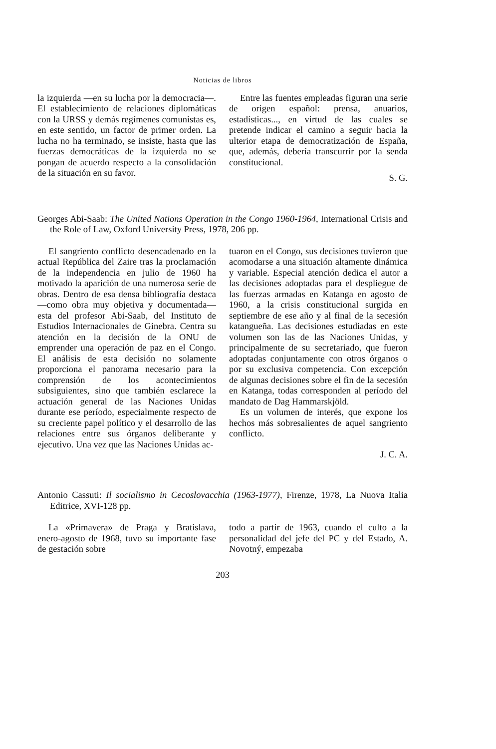Noticias de libros
la izquierda —en su lucha por la democracia—. El establecimiento de relaciones diplomáticas con la URSS y demás regímenes comunistas es, en este sentido, un factor de primer orden. La lucha no ha terminado, se insiste, hasta que las fuerzas democráticas de la izquierda no se pongan de acuerdo respecto a la consolidación de la situación en su favor.
Entre las fuentes empleadas figuran una serie de origen español: prensa, anuarios, estadísticas..., en virtud de las cuales se pretende indicar el camino a seguir hacia la ulterior etapa de democratización de España, que, además, debería transcurrir por la senda constitucional.
S. G.
Georges Abi-Saab: The United Nations Operation in the Congo 1960-1964, International Crisis and the Role of Law, Oxford University Press, 1978, 206 pp.
El sangriento conflicto desencadenado en la actual República del Zaire tras la proclamación de la independencia en julio de 1960 ha motivado la aparición de una numerosa serie de obras. Dentro de esa densa bibliografía destaca —como obra muy objetiva y documentada— esta del profesor Abi-Saab, del Instituto de Estudios Internacionales de Ginebra. Centra su atención en la decisión de la ONU de emprender una operación de paz en el Congo. El análisis de esta decisión no solamente proporciona el panorama necesario para la comprensión de los acontecimientos subsiguientes, sino que también esclarece la actuación general de las Naciones Unidas durante ese período, especialmente respecto de su creciente papel político y el desarrollo de las relaciones entre sus órganos deliberante y ejecutivo. Una vez que las Naciones Unidas ac-
tuaron en el Congo, sus decisiones tuvieron que acomodarse a una situación altamente dinámica y variable. Especial atención dedica el autor a las decisiones adoptadas para el despliegue de las fuerzas armadas en Katanga en agosto de 1960, a la crisis constitucional surgida en septiembre de ese año y al final de la secesión katangueña. Las decisiones estudiadas en este volumen son las de las Naciones Unidas, y principalmente de su secretariado, que fueron adoptadas conjuntamente con otros órganos o por su exclusiva competencia. Con excepción de algunas decisiones sobre el fin de la secesión en Katanga, todas corresponden al período del mandato de Dag Hammarskjöld.
Es un volumen de interés, que expone los hechos más sobresalientes de aquel sangriento conflicto.
J. C. A.
Antonio Cassuti: Il socialismo in Cecoslovacchia (1963-1977), Firenze, 1978, La Nuova Italia Editrice, XVI-128 pp.
La «Primavera» de Praga y Bratislava, enero-agosto de 1968, tuvo su importante fase de gestación sobre
todo a partir de 1963, cuando el culto a la personalidad del jefe del PC y del Estado, A. Novotný, empezaba
203